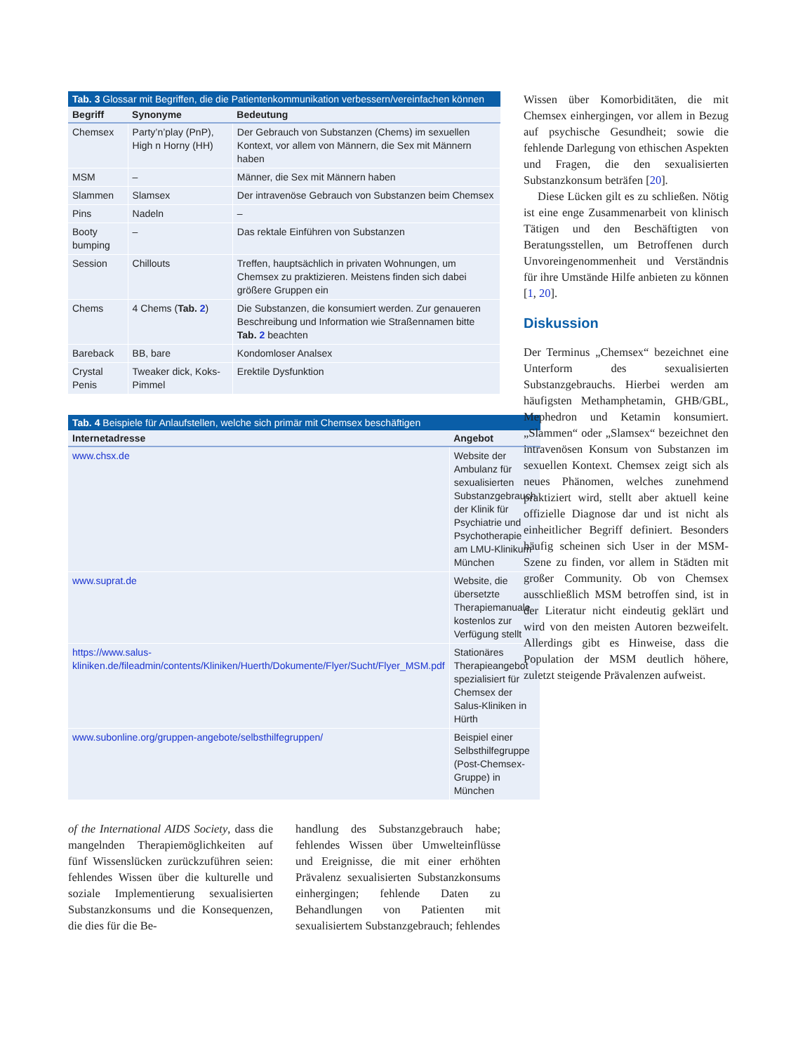Tab. 3 Glossar mit Begriffen, die die Patientenkommunikation verbessern/vereinfachen können
| Begriff | Synonyme | Bedeutung |
| --- | --- | --- |
| Chemsex | Party’n’play (PnP), High n Horny (HH) | Der Gebrauch von Substanzen (Chems) im sexuellen Kontext, vor allem von Männern, die Sex mit Männern haben |
| MSM | – | Männer, die Sex mit Männern haben |
| Slammen | Slamsex | Der intravenöse Gebrauch von Substanzen beim Chemsex |
| Pins | Nadeln | – |
| Booty bumping | – | Das rektale Einführen von Substanzen |
| Session | Chillouts | Treffen, hauptsächlich in privaten Wohnungen, um Chemsex zu praktizieren. Meistens finden sich dabei größere Gruppen ein |
| Chems | 4 Chems ( Tab. 2 ) | Die Substanzen, die konsumiert werden. Zur genaueren Beschreibung und Information wie Straßennamen bitte Tab. 2 beachten |
| Bareback | BB, bare | Kondomloser Analsex |
| Crystal Penis | Tweaker dick, Koks-Pimmel | Erektile Dysfunktion |
Tab. 4 Beispiele für Anlaufstellen, welche sich primär mit Chemsex beschäftigen
| Internetadresse | Angebot |
| --- | --- |
| www.chsx.de | Website der Ambulanz für sexualisierten Substanzgebrauch der Klinik für Psychiatrie und Psychotherapie am LMU-Klinikum München |
| www.suprat.de | Website, die übersetzte Therapiemanuale kostenlos zur Verfügung stellt |
| https://www.salus-kliniken.de/fileadmin/contents/Kliniken/Huerth/Dokumente/Flyer/Sucht/Flyer_MSM.pdf | Stationäres Therapieangebot spezialisiert für Chemsex der Salus-Kliniken in Hürth |
| www.subonline.org/gruppen-angebote/selbsthilfegruppen/ | Beispiel einer Selbsthilfegruppe (Post-Chemsex-Gruppe) in München |
of the International AIDS Society, dass die mangelnden Therapiemöglichkeiten auf fünf Wissenslücken zurückzuführen seien: fehlendes Wissen über die kulturelle und soziale Implementierung sexualisierten Substanzkonsums und die Konsequenzen, die dies für die Be-
handlung des Substanzgebrauch habe; fehlendes Wissen über Umwelteinflüsse und Ereignisse, die mit einer erhöhten Prävalenz sexualisierten Substanzkonsums einhergingen; fehlende Daten zu Behandlungen von Patienten mit sexualisiertem Substanzgebrauch; fehlendes
Wissen über Komorbiditäten, die mit Chemsex einhergingen, vor allem in Bezug auf psychische Gesundheit; sowie die fehlende Darlegung von ethischen Aspekten und Fragen, die den sexualisierten Substanzkonsum beträfen [20].
Diese Lücken gilt es zu schließen. Nötig ist eine enge Zusammenarbeit von klinisch Tätigen und den Beschäftigten von Beratungsstellen, um Betroffenen durch Unvoreingenommenheit und Verständnis für ihre Umstände Hilfe anbieten zu können [1, 20].
Diskussion
Der Terminus „Chemsex“ bezeichnet eine Unterform des sexualisierten Substanzgebrauchs. Hierbei werden am häufigsten Methamphetamin, GHB/GBL, Mephedron und Ketamin konsumiert. „Slammen“ oder „Slamsex“ bezeichnet den intravenösen Konsum von Substanzen im sexuellen Kontext. Chemsex zeigt sich als neues Phänomen, welches zunehmend praktiziert wird, stellt aber aktuell keine offizielle Diagnose dar und ist nicht als einheitlicher Begriff definiert. Besonders häufig scheinen sich User in der MSM-Szene zu finden, vor allem in Städten mit großer Community. Ob von Chemsex ausschließlich MSM betroffen sind, ist in der Literatur nicht eindeutig geklärt und wird von den meisten Autoren bezweifelt. Allerdings gibt es Hinweise, dass die Population der MSM deutlich höhere, zuletzt steigende Prävalenzen aufweist.